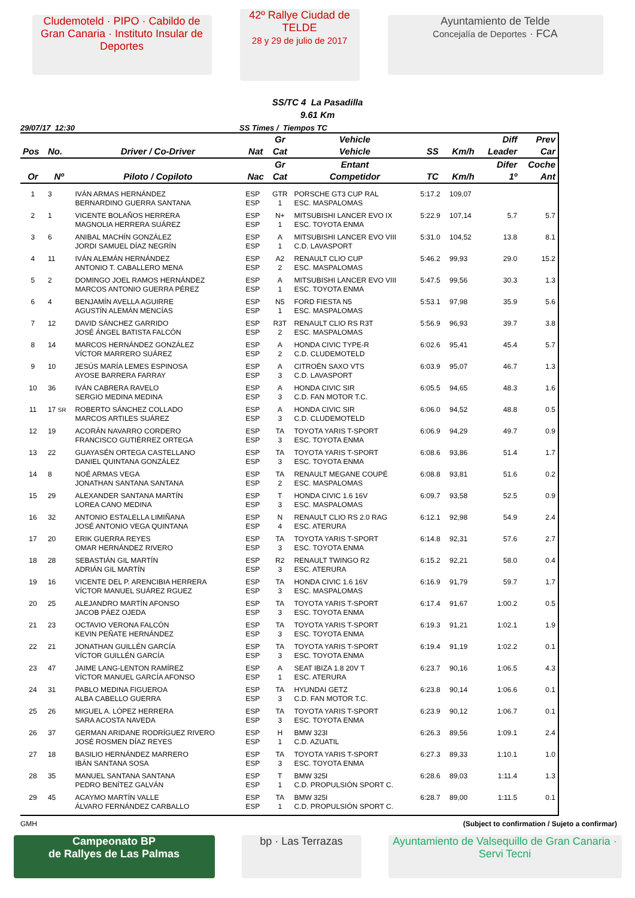Cludemoteld · PIPO · Cabildo de Gran Canaria · Instituto Insular de Deportes
42º Rallye Ciudad de TELDE
28 y 29 de julio de 2017
Ayuntamiento de Telde
Concejalía de Deportes · FCA
SS/TC 4 La Pasadilla
9.61 Km
29/07/17 12:30 SS Times / Tiempos TC
| | | | | Gr | Vehicle | | | Diff | Prev |
| --- | --- | --- | --- | --- | --- | --- | --- | --- | --- |
| Pos | No. | Driver / Co-Driver | Nat | Cat | Vehicle | SS | Km/h | Leader | Car |
| | | | | Gr | Entant | | | Difer | Coche |
| Or | Nº | Piloto / Copiloto | Nac | Cat | Competidor | TC | Km/h | 1º | Ant |
| 1 | 3 | IVÁN ARMAS HERNÁNDEZ BERNARDINO GUERRA SANTANA | ESP ESP | GTR 1 | PORSCHE GT3 CUP RAL ESC. MASPALOMAS | 5:17.2 | 109,07 | | |
| 2 | 1 | VICENTE BOLAÑOS HERRERA MAGNOLIA HERRERA SUÁREZ | ESP ESP | N+ 1 | MITSUBISHI LANCER EVO IX ESC. TOYOTA ENMA | 5:22.9 | 107,14 | 5.7 | 5.7 |
| 3 | 6 | ANIBAL MACHÍN GONZÁLEZ JORDI SAMUEL DÍAZ NEGRÍN | ESP ESP | A 1 | MITSUBISHI LANCER EVO VIII C.D. LAVASPORT | 5:31.0 | 104,52 | 13.8 | 8.1 |
| 4 | 11 | IVÁN ALEMÁN HERNÁNDEZ ANTONIO T. CABALLERO MENA | ESP ESP | A2 2 | RENAULT CLIO CUP ESC. MASPALOMAS | 5:46.2 | 99,93 | 29.0 | 15.2 |
| 5 | 2 | DOMINGO JOEL RAMOS HERNÁNDEZ MARCOS ANTONIO GUERRA PÉREZ | ESP ESP | A 1 | MITSUBISHI LANCER EVO VIII ESC. TOYOTA ENMA | 5:47.5 | 99,56 | 30.3 | 1.3 |
| 6 | 4 | BENJAMÍN AVELLA AGUIRRE AGUSTÍN ALEMÁN MENCÍAS | ESP ESP | N5 1 | FORD FIESTA N5 ESC. MASPALOMAS | 5:53.1 | 97,98 | 35.9 | 5.6 |
| 7 | 12 | DAVID SÁNCHEZ GARRIDO JOSÉ ÁNGEL BATISTA FALCÓN | ESP ESP | R3T 2 | RENAULT CLIO RS R3T ESC. MASPALOMAS | 5:56.9 | 96,93 | 39.7 | 3.8 |
| 8 | 14 | MARCOS HERNÁNDEZ GONZÁLEZ VÍCTOR MARRERO SUÁREZ | ESP ESP | A 2 | HONDA CIVIC TYPE-R C.D. CLUDEMOTELD | 6:02.6 | 95,41 | 45.4 | 5.7 |
| 9 | 10 | JESÚS MARÍA LEMES ESPINOSA AYOSE BARRERA FARRAY | ESP ESP | A 3 | CITROËN SAXO VTS C.D. LAVASPORT | 6:03.9 | 95,07 | 46.7 | 1.3 |
| 10 | 36 | IVÁN CABRERA RAVELO SERGIO MEDINA MEDINA | ESP ESP | A 3 | HONDA CIVIC SIR C.D. FAN MOTOR T.C. | 6:05.5 | 94,65 | 48.3 | 1.6 |
| 11 | 17 SR | ROBERTO SÁNCHEZ COLLADO MARCOS ARTILES SUÁREZ | ESP ESP | A 3 | HONDA CIVIC SIR C.D. CLUDEMOTELD | 6:06.0 | 94,52 | 48.8 | 0.5 |
| 12 | 19 | ACORÁN NAVARRO CORDERO FRANCISCO GUTIÉRREZ ORTEGA | ESP ESP | TA 3 | TOYOTA YARIS T-SPORT ESC. TOYOTA ENMA | 6:06.9 | 94,29 | 49.7 | 0.9 |
| 13 | 22 | GUAYASÉN ORTEGA CASTELLANO DANIEL QUINTANA GONZÁLEZ | ESP ESP | TA 3 | TOYOTA YARIS T-SPORT ESC. TOYOTA ENMA | 6:08.6 | 93,86 | 51.4 | 1.7 |
| 14 | 8 | NOÉ ARMAS VEGA JONATHAN SANTANA SANTANA | ESP ESP | TA 2 | RENAULT MEGANE COUPÉ ESC. MASPALOMAS | 6:08.8 | 93,81 | 51.6 | 0.2 |
| 15 | 29 | ALEXANDER SANTANA MARTÍN LOREA CANO MEDINA | ESP ESP | T 3 | HONDA CIVIC 1.6 16V ESC. MASPALOMAS | 6:09.7 | 93,58 | 52.5 | 0.9 |
| 16 | 32 | ANTONIO ESTALELLA LIMIÑANA JOSÉ ANTONIO VEGA QUINTANA | ESP ESP | N 4 | RENAULT CLIO RS 2.0 RAG ESC. ATERURA | 6:12.1 | 92,98 | 54.9 | 2.4 |
| 17 | 20 | ERIK GUERRA REYES OMAR HERNÁNDEZ RIVERO | ESP ESP | TA 3 | TOYOTA YARIS T-SPORT ESC. TOYOTA ENMA | 6:14.8 | 92,31 | 57.6 | 2.7 |
| 18 | 28 | SEBASTIÁN GIL MARTÍN ADRIÁN GIL MARTÍN | ESP ESP | R2 3 | RENAULT TWINGO R2 ESC. ATERURA | 6:15.2 | 92,21 | 58.0 | 0.4 |
| 19 | 16 | VICENTE DEL P. ARENCIBIA HERRERA VÍCTOR MANUEL SUÁREZ RGUEZ | ESP ESP | TA 3 | HONDA CIVIC 1.6 16V ESC. MASPALOMAS | 6:16.9 | 91,79 | 59.7 | 1.7 |
| 20 | 25 | ALEJANDRO MARTÍN AFONSO JACOB PÁEZ OJEDA | ESP ESP | TA 3 | TOYOTA YARIS T-SPORT ESC. TOYOTA ENMA | 6:17.4 | 91,67 | 1:00.2 | 0.5 |
| 21 | 23 | OCTAVIO VERONA FALCÓN KEVIN PEÑATE HERNÁNDEZ | ESP ESP | TA 3 | TOYOTA YARIS T-SPORT ESC. TOYOTA ENMA | 6:19.3 | 91,21 | 1:02.1 | 1.9 |
| 22 | 21 | JONATHAN GUILLÉN GARCÍA VÍCTOR GUILLÉN GARCÍA | ESP ESP | TA 3 | TOYOTA YARIS T-SPORT ESC. TOYOTA ENMA | 6:19.4 | 91,19 | 1:02.2 | 0.1 |
| 23 | 47 | JAIME LANG-LENTON RAMÍREZ VÍCTOR MANUEL GARCÍA AFONSO | ESP ESP | A 1 | SEAT IBIZA 1.8 20V T ESC. ATERURA | 6:23.7 | 90,16 | 1:06.5 | 4.3 |
| 24 | 31 | PABLO MEDINA FIGUEROA ALBA CABELLO GUERRA | ESP ESP | TA 3 | HYUNDAI GETZ C.D. FAN MOTOR T.C. | 6:23.8 | 90,14 | 1:06.6 | 0.1 |
| 25 | 26 | MIGUEL A. LÓPEZ HERRERA SARA ACOSTA NAVEDA | ESP ESP | TA 3 | TOYOTA YARIS T-SPORT ESC. TOYOTA ENMA | 6:23.9 | 90,12 | 1:06.7 | 0.1 |
| 26 | 37 | GERMAN ARIDANE RODRÍGUEZ RIVERO JOSÉ ROSMEN DÍAZ REYES | ESP ESP | H 1 | BMW 323I C.D. AZUATIL | 6:26.3 | 89,56 | 1:09.1 | 2.4 |
| 27 | 18 | BASILIO HERNÁNDEZ MARRERO IBÁN SANTANA SOSA | ESP ESP | TA 3 | TOYOTA YARIS T-SPORT ESC. TOYOTA ENMA | 6:27.3 | 89,33 | 1:10.1 | 1.0 |
| 28 | 35 | MANUEL SANTANA SANTANA PEDRO BENÍTEZ GALVÁN | ESP ESP | T 1 | BMW 325I C.D. PROPULSIÓN SPORT C. | 6:28.6 | 89,03 | 1:11.4 | 1.3 |
| 29 | 45 | ACAYMO MARTÍN VALLE ÁLVARO FERNÁNDEZ CARBALLO | ESP ESP | TA 1 | BMW 325I C.D. PROPULSIÓN SPORT C. | 6:28.7 | 89,00 | 1:11.5 | 0.1 |
GMH (Subject to confirmation / Sujeto a confirmar)
Campeonato BP
de Rallyes de Las Palmas
bp · Las Terrazas
Ayuntamiento de Valsequillo de Gran Canaria · Servi Tecni